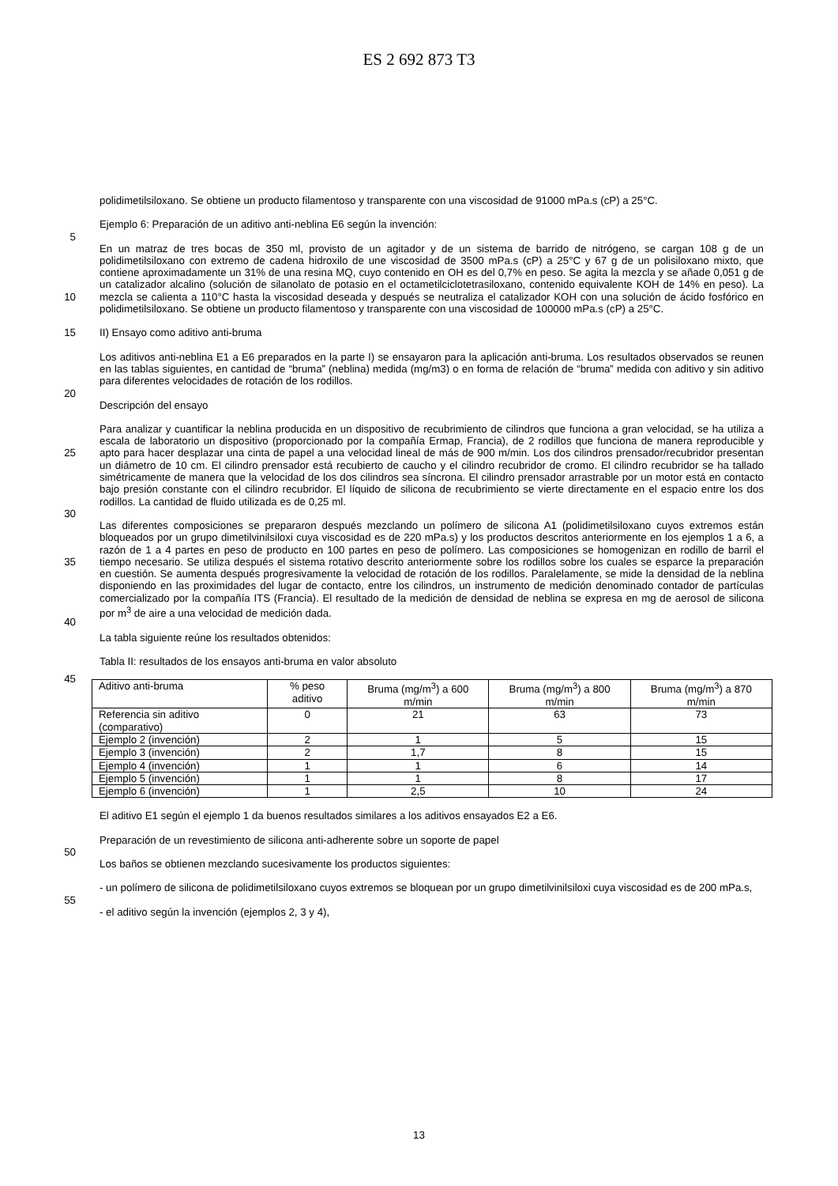ES 2 692 873 T3
polidimetilsiloxano. Se obtiene un producto filamentoso y transparente con una viscosidad de 91000 mPa.s (cP) a 25°C.
Ejemplo 6: Preparación de un aditivo anti-neblina E6 según la invención:
5
En un matraz de tres bocas de 350 ml, provisto de un agitador y de un sistema de barrido de nitrógeno, se cargan 108 g de un polidimetilsiloxano con extremo de cadena hidroxilo de une viscosidad de 3500 mPa.s (cP) a 25°C y 67 g de un polisiloxano mixto, que contiene aproximadamente un 31% de una resina MQ, cuyo contenido en OH es del 0,7% en peso. Se agita la mezcla y se añade 0,051 g de un catalizador alcalino (solución de silanolato de potasio en
10
el octametilciclotetrasiloxano, contenido equivalente KOH de 14% en peso). La mezcla se calienta a 110°C hasta la viscosidad deseada y después se neutraliza el catalizador KOH con una solución de ácido fosfórico en polidimetilsiloxano. Se obtiene un producto filamentoso y transparente con una viscosidad de 100000 mPa.s (cP) a 25°C.
15 II) Ensayo como aditivo anti-bruma
Los aditivos anti-neblina E1 a E6 preparados en la parte I) se ensayaron para la aplicación anti-bruma. Los resultados observados se reunen en las tablas siguientes, en cantidad de “bruma” (neblina) medida (mg/m3) o en forma de relación de “bruma” medida con aditivo y sin aditivo para diferentes velocidades de rotación de los rodillos.
20
Descripción del ensayo
Para analizar y cuantificar la neblina producida en un dispositivo de recubrimiento de cilindros que funciona a gran velocidad, se ha utiliza a escala de laboratorio un dispositivo (proporcionado por la compañía Ermap, Francia), de 2
25
rodillos que funciona de manera reproducible y apto para hacer desplazar una cinta de papel a una velocidad lineal de más de 900 m/min. Los dos cilindros prensador/recubridor presentan un diámetro de 10 cm. El cilindro prensador está recubierto de caucho y el cilindro recubridor de cromo. El cilindro recubridor se ha tallado simétricamente de manera que la velocidad de los dos cilindros sea síncrona. El cilindro prensador arrastrable por un motor está en contacto bajo presión constante con el cilindro recubridor. El líquido de silicona de recubrimiento se vierte
30
directamente en el espacio entre los dos rodillos. La cantidad de fluido utilizada es de 0,25 ml.
Las diferentes composiciones se prepararon después mezclando un polímero de silicona A1 (polidimetilsiloxano cuyos extremos están bloqueados por un grupo dimetilvinilsiloxi cuya viscosidad es de 220 mPa.s) y los productos descritos anteriormente en los ejemplos 1 a 6, a razón de 1 a 4 partes en peso de producto en 100 partes en peso
35
de polímero. Las composiciones se homogenizan en rodillo de barril el tiempo necesario. Se utiliza después el sistema rotativo descrito anteriormente sobre los rodillos sobre los cuales se esparce la preparación en cuestión. Se aumenta después progresivamente la velocidad de rotación de los rodillos. Paralelamente, se mide la densidad de la neblina disponiendo en las proximidades del lugar de contacto, entre los cilindros, un instrumento de medición denominado contador de partículas comercializado por la compañía ITS (Francia). El resultado de la medición de
40
densidad de neblina se expresa en mg de aerosol de silicona por m<sup>3</sup> de aire a una velocidad de medición dada.
La tabla siguiente reúne los resultados obtenidos:
Tabla II: resultados de los ensayos anti-bruma en valor absoluto
45
| Aditivo anti-bruma | % peso aditivo | Bruma (mg/m<sup>3</sup>) a 600 m/min | Bruma (mg/m<sup>3</sup>) a 800 m/min | Bruma (mg/m<sup>3</sup>) a 870 m/min |
| Referencia sin aditivo (comparativo) | 0 | 21 | 63 | 73 |
| Ejemplo 2 (invención) | 2 | 1 | 5 | 15 |
| Ejemplo 3 (invención) | 2 | 1,7 | 8 | 15 |
| Ejemplo 4 (invención) | 1 | 1 | 6 | 14 |
| Ejemplo 5 (invención) | 1 | 1 | 8 | 17 |
| Ejemplo 6 (invención) | 1 | 2,5 | 10 | 24 |
El aditivo E1 según el ejemplo 1 da buenos resultados similares a los aditivos ensayados E2 a E6.
Preparación de un revestimiento de silicona anti-adherente sobre un soporte de papel
50
Los baños se obtienen mezclando sucesivamente los productos siguientes:
- un polímero de silicona de polidimetilsiloxano cuyos extremos se bloquean por un grupo dimetilvinilsiloxi cuya viscosidad es de 200 mPa.s,
55
- el aditivo según la invención (ejemplos 2, 3 y 4),
13